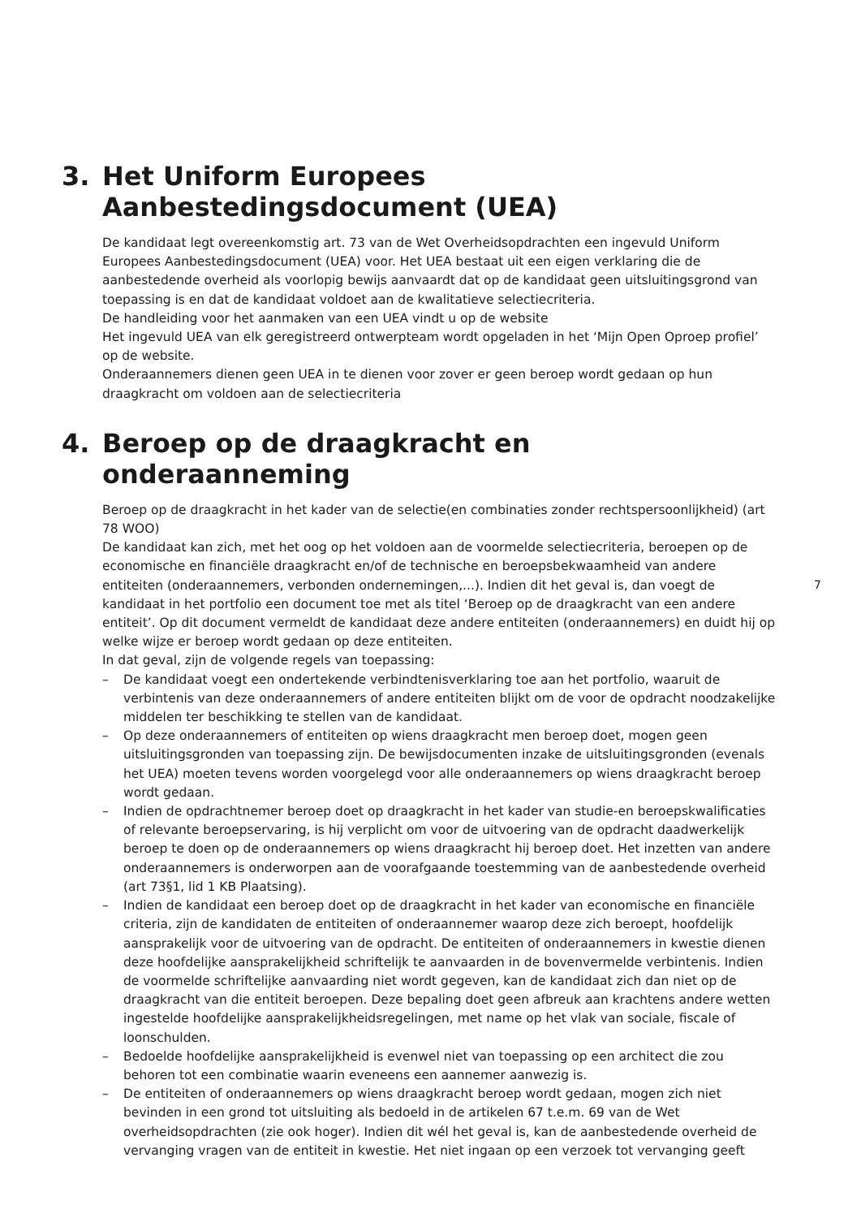3. Het Uniform Europees Aanbestedingsdocument (UEA)
De kandidaat legt overeenkomstig art. 73 van de Wet Overheidsopdrachten een ingevuld Uniform Europees Aanbestedingsdocument (UEA) voor. Het UEA bestaat uit een eigen verklaring die de aanbestedende overheid als voorlopig bewijs aanvaardt dat op de kandidaat geen uitsluitingsgrond van toepassing is en dat de kandidaat voldoet aan de kwalitatieve selectiecriteria.
De handleiding voor het aanmaken van een UEA vindt u op de website
Het ingevuld UEA van elk geregistreerd ontwerpteam wordt opgeladen in het ‘Mijn Open Oproep profiel’ op de website.
Onderaannemers dienen geen UEA in te dienen voor zover er geen beroep wordt gedaan op hun draagkracht om voldoen aan de selectiecriteria
4. Beroep op de draagkracht en onderaanneming
Beroep op de draagkracht in het kader van de selectie(en combinaties zonder rechtspersoonlijkheid) (art 78 WOO)
De kandidaat kan zich, met het oog op het voldoen aan de voormelde selectiecriteria, beroepen op de economische en financiële draagkracht en/of de technische en beroepsbekwaamheid van andere entiteiten (onderaannemers, verbonden ondernemingen,...). Indien dit het geval is, dan voegt de kandidaat in het portfolio een document toe met als titel ‘Beroep op de draagkracht van een andere entiteit’. Op dit document vermeldt de kandidaat deze andere entiteiten (onderaannemers) en duidt hij op welke wijze er beroep wordt gedaan op deze entiteiten.
In dat geval, zijn de volgende regels van toepassing:
– De kandidaat voegt een ondertekende verbindtenisverklaring toe aan het portfolio, waaruit de verbintenis van deze onderaannemers of andere entiteiten blijkt om de voor de opdracht noodzakelijke middelen ter beschikking te stellen van de kandidaat.
– Op deze onderaannemers of entiteiten op wiens draagkracht men beroep doet, mogen geen uitsluitingsgronden van toepassing zijn. De bewijsdocumenten inzake de uitsluitingsgronden (evenals het UEA) moeten tevens worden voorgelegd voor alle onderaannemers op wiens draagkracht beroep wordt gedaan.
– Indien de opdrachtnemer beroep doet op draagkracht in het kader van studie-en beroepskwalificaties of relevante beroepservaring, is hij verplicht om voor de uitvoering van de opdracht daadwerkelijk beroep te doen op de onderaannemers op wiens draagkracht hij beroep doet. Het inzetten van andere onderaannemers is onderworpen aan de voorafgaande toestemming van de aanbestedende overheid (art 73§1, lid 1 KB Plaatsing).
– Indien de kandidaat een beroep doet op de draagkracht in het kader van economische en financiële criteria, zijn de kandidaten de entiteiten of onderaannemer waarop deze zich beroept, hoofdelijk aansprakelijk voor de uitvoering van de opdracht. De entiteiten of onderaannemers in kwestie dienen deze hoofdelijke aansprakelijkheid schriftelijk te aanvaarden in de bovenvermelde verbintenis. Indien de voormelde schriftelijke aanvaarding niet wordt gegeven, kan de kandidaat zich dan niet op de draagkracht van die entiteit beroepen. Deze bepaling doet geen afbreuk aan krachtens andere wetten ingestelde hoofdelijke aansprakelijkheidsregelingen, met name op het vlak van sociale, fiscale of loonschulden.
– Bedoelde hoofdelijke aansprakelijkheid is evenwel niet van toepassing op een architect die zou behoren tot een combinatie waarin eveneens een aannemer aanwezig is.
– De entiteiten of onderaannemers op wiens draagkracht beroep wordt gedaan, mogen zich niet bevinden in een grond tot uitsluiting als bedoeld in de artikelen 67 t.e.m. 69 van de Wet overheidsopdrachten (zie ook hoger). Indien dit wél het geval is, kan de aanbestedende overheid de vervanging vragen van de entiteit in kwestie. Het niet ingaan op een verzoek tot vervanging geeft
7